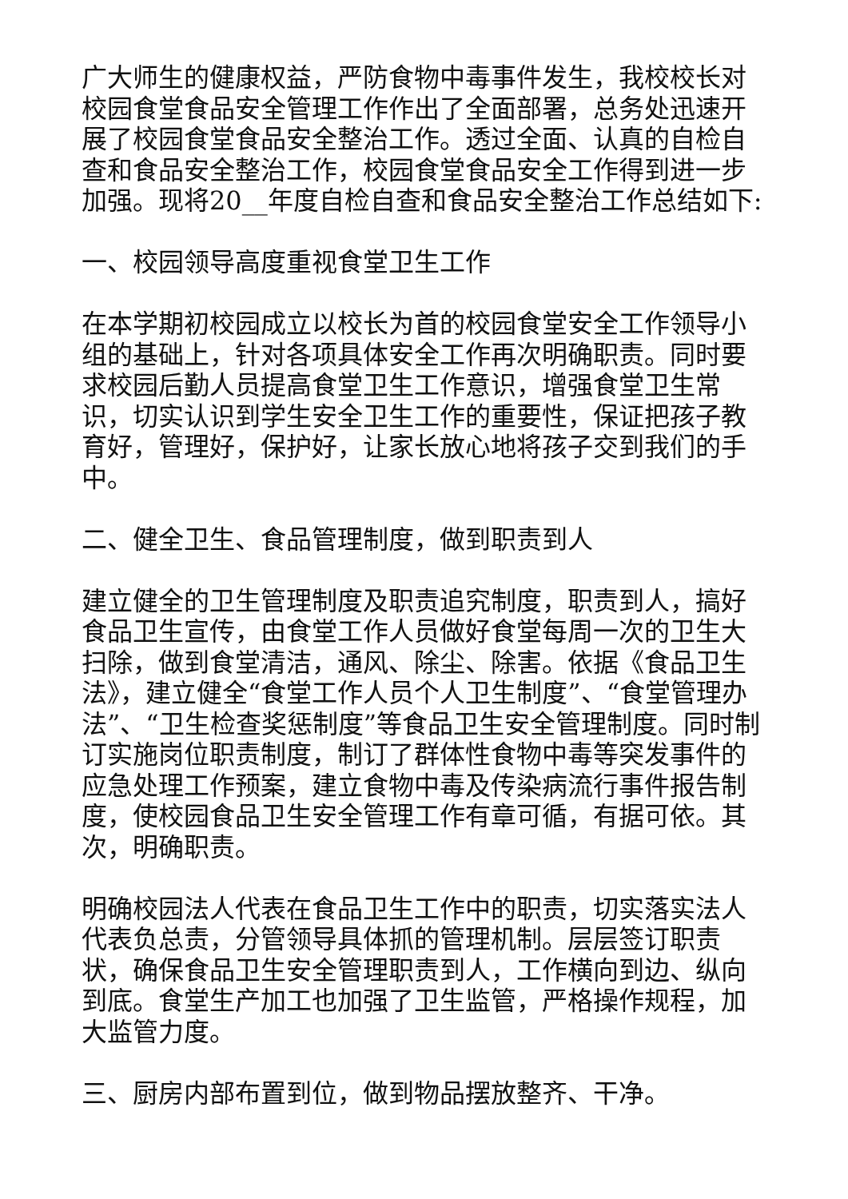广大师生的健康权益，严防食物中毒事件发生，我校校长对校园食堂食品安全管理工作作出了全面部署，总务处迅速开展了校园食堂食品安全整治工作。透过全面、认真的自检自查和食品安全整治工作，校园食堂食品安全工作得到进一步加强。现将20__年度自检自查和食品安全整治工作总结如下:
一、校园领导高度重视食堂卫生工作
在本学期初校园成立以校长为首的校园食堂安全工作领导小组的基础上，针对各项具体安全工作再次明确职责。同时要求校园后勤人员提高食堂卫生工作意识，增强食堂卫生常识，切实认识到学生安全卫生工作的重要性，保证把孩子教育好，管理好，保护好，让家长放心地将孩子交到我们的手中。
二、健全卫生、食品管理制度，做到职责到人
建立健全的卫生管理制度及职责追究制度，职责到人，搞好食品卫生宣传，由食堂工作人员做好食堂每周一次的卫生大扫除，做到食堂清洁，通风、除尘、除害。依据《食品卫生法》，建立健全“食堂工作人员个人卫生制度”、“食堂管理办法”、“卫生检查奖惩制度”等食品卫生安全管理制度。同时制订实施岗位职责制度，制订了群体性食物中毒等突发事件的应急处理工作预案，建立食物中毒及传染病流行事件报告制度，使校园食品卫生安全管理工作有章可循，有据可依。其次，明确职责。
明确校园法人代表在食品卫生工作中的职责，切实落实法人代表负总责，分管领导具体抓的管理机制。层层签订职责状，确保食品卫生安全管理职责到人，工作横向到边、纵向到底。食堂生产加工也加强了卫生监管，严格操作规程，加大监管力度。
三、厨房内部布置到位，做到物品摆放整齐、干净。